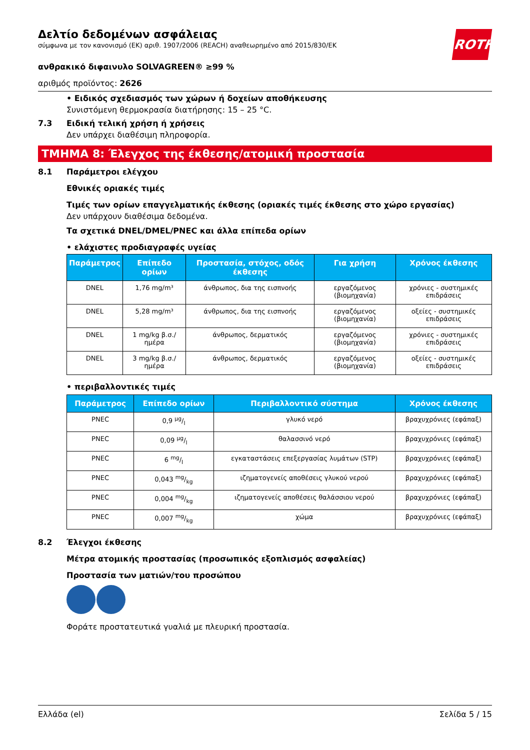ROTH
Δελτίο δεδομένων ασφάλειας
σύμφωνα με τον κανονισμό (ΕΚ) αριθ. 1907/2006 (REACH) αναθεωρημένο από 2015/830/ΕΚ
ανθρακικό διφαινυλο SOLVAGREEN® ≥99 %
αριθμός προϊόντος: 2626
• Ειδικός σχεδιασμός των χώρων ή δοχείων αποθήκευσης
Συνιστόμενη θερμοκρασία διατήρησης: 15 – 25 °C.
7.3 Ειδική τελική χρήση ή χρήσεις
Δεν υπάρχει διαθέσιμη πληροφορία.
ΤΜΗΜΑ 8: Έλεγχος της έκθεσης/ατομική προστασία
8.1 Παράμετροι ελέγχου
Εθνικές οριακές τιμές
Τιμές των ορίων επαγγελματικής έκθεσης (οριακές τιμές έκθεσης στο χώρο εργασίας)
Δεν υπάρχουν διαθέσιμα δεδομένα.
Τα σχετικά DNEL/DMEL/PNEC και άλλα επίπεδα ορίων
• ελάχιστες προδιαγραφές υγείας
| Παράμετρος | Επίπεδο ορίων | Προστασία, στόχος, οδός έκθεσης | Για χρήση | Χρόνος έκθεσης |
| --- | --- | --- | --- | --- |
| DNEL | 1,76 mg/m³ | άνθρωπος, δια της εισπνοής | εργαζόμενος (βιομηχανία) | χρόνιες - συστημικές επιδράσεις |
| DNEL | 5,28 mg/m³ | άνθρωπος, δια της εισπνοής | εργαζόμενος (βιομηχανία) | οξείες - συστημικές επιδράσεις |
| DNEL | 1 mg/kg β.σ./ ημέρα | άνθρωπος, δερματικός | εργαζόμενος (βιομηχανία) | χρόνιες - συστημικές επιδράσεις |
| DNEL | 3 mg/kg β.σ./ ημέρα | άνθρωπος, δερματικός | εργαζόμενος (βιομηχανία) | οξείες - συστημικές επιδράσεις |
• περιβαλλοντικές τιμές
| Παράμετρος | Επίπεδο ορίων | Περιβαλλοντικό σύστημα | Χρόνος έκθεσης |
| --- | --- | --- | --- |
| PNEC | 0,9 µg/l | γλυκό νερό | βραχυχρόνιες (εφάπαξ) |
| PNEC | 0,09 µg/l | θαλασσινό νερό | βραχυχρόνιες (εφάπαξ) |
| PNEC | 6 mg/l | εγκαταστάσεις επεξεργασίας λυμάτων (STP) | βραχυχρόνιες (εφάπαξ) |
| PNEC | 0,043 mg/kg | ιζηματογενείς αποθέσεις γλυκού νερού | βραχυχρόνιες (εφάπαξ) |
| PNEC | 0,004 mg/kg | ιζηματογενείς αποθέσεις θαλάσσιου νερού | βραχυχρόνιες (εφάπαξ) |
| PNEC | 0,007 mg/kg | χώμα | βραχυχρόνιες (εφάπαξ) |
8.2 Έλεγχοι έκθεσης
Μέτρα ατομικής προστασίας (προσωπικός εξοπλισμός ασφαλείας)
Προστασία των ματιών/του προσώπου
Φοράτε προστατευτικά γυαλιά με πλευρική προστασία.
Ελλάδα (el) Σελίδα 5 / 15